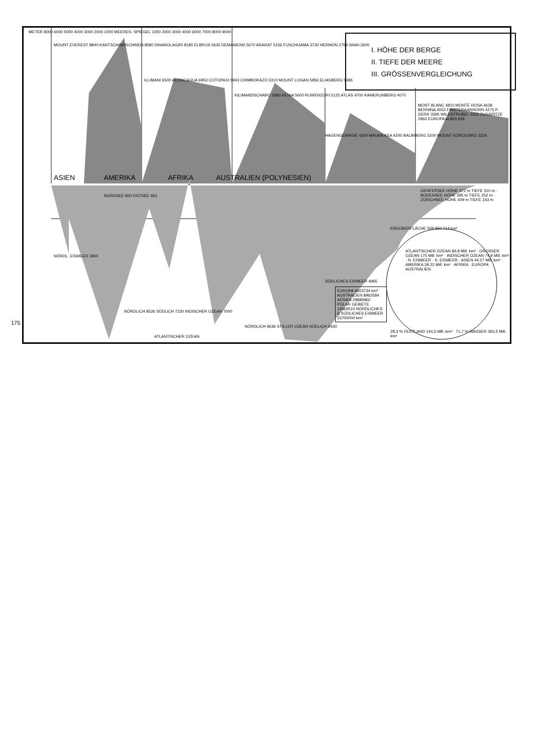175
I. HÖHE DER BERGE
II. TIEFE DER MEERE
III. GRÖSSENVERGLEICHUNG
METER 8000 6000 5000 4000 3000 2000 1000 MEERES- SPIEGEL 1000 2000 3000 4000 6000 7000 8000 9000
MOUNT EVEREST 8840 KANTSCHINDSCHINDA 8580 DHAWOLAGIRI 8180 ELBRUS 5630 DEMAWEND 5670 ARARAT 5156 FUSCHIJAMA 3730 HERMON 2759 SINAI 2600
ILLIMANI 6500 ACONCAGUA 6953 COTOPAXI 5943 CHIMBORAZO 6310 MOUNT LOGAN 5956 ELIASBERG 5486
KILIMANDSCHARO 5893 KENIA 5600 RUWENZORI 5125 ATLAS 4700 KAMERUNBERG 4070
HAGENGEBIRGE 4300 MAUNA KEA 4200 BALBIBERG 3100 MOUNT KOSCIUSKO 2234
MONT BLANC 4810 MONTE ROSA 4638 BERNINA 4052 FINSTERAARHORN 4275 P. DERR 3395 WILDSTRUBEL 3253 ZUGSPITZE 2963 EUROPA ALBIS 918
ASIEN AMERIKA AFRIKA AUSTRALIEN (POLYNESIEN)
GENFERSEE HÖHE 372 m TIEFE 310 m · BODENSEE HÖHE 395 m TIEFE 252 m · ZÜRICHSEE HÖHE 409 m TIEFE 143 m
NORDSEE 800 OSTSEE 463
NÖRDL. EISMEER 3900
SÜDLICHES EISMEER 4965
NÖRDLICH 8526 SÜDLICH 7230 INDISCHER OZEAN 7000
ATLANTISCHER OZEAN
NÖRDLICH 9636 STILLER OZEAN SÜDLICH 9430
EUROPA 9923734 km² AUSTRALIEN 8962584 AFRIKA 29886960 POLAR GEBIETE 12669510 NÖRDLICHES & SÜDLICHES EISMEER 33700000 km²
ERDOBERFLÄCHE 509,950,714 km²
ATLANTISCHER OZEAN 89,8 Mill. km² · GROSSER OZEAN 175 Mill. km² · INDISCHER OZEAN 74,9 Mill. km² · N. EISMEER · S. EISMEER · ASIEN 44,27 Mill. km² · AMERIKA 39,22 Mill. km² · AFRIKA · EUROPA · AUSTRALIEN
28,3 % FESTLAND 144,5 Mill. km² · 71,7 % WASSER 365,5 Mill. km²